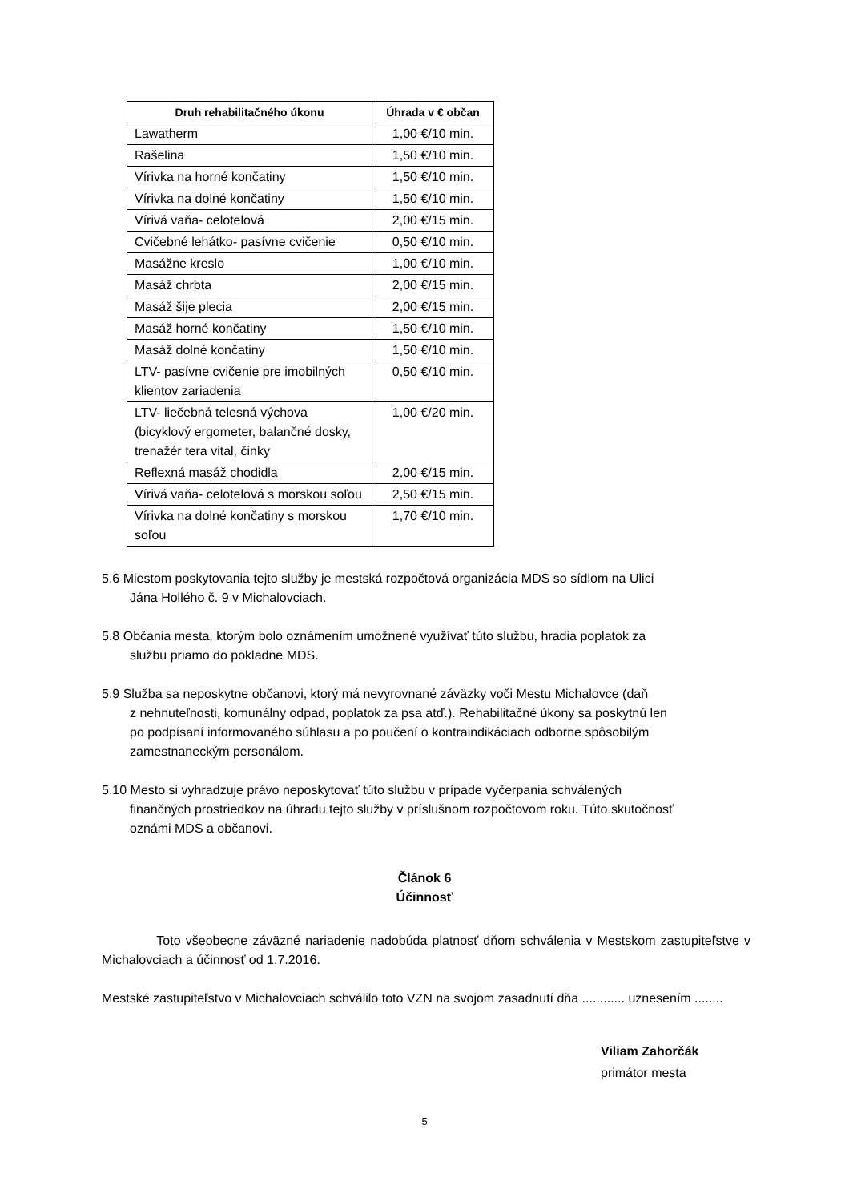| Druh rehabilitačného úkonu | Úhrada v € občan |
| --- | --- |
| Lawatherm | 1,00 €/10 min. |
| Rašelina | 1,50 €/10 min. |
| Vírivka na horné končatiny | 1,50 €/10 min. |
| Vírivka na dolné končatiny | 1,50 €/10 min. |
| Vírivá vaňa- celotelová | 2,00 €/15 min. |
| Cvičebné lehátko- pasívne cvičenie | 0,50 €/10 min. |
| Masážne kreslo | 1,00 €/10 min. |
| Masáž chrbta | 2,00 €/15 min. |
| Masáž šije plecia | 2,00 €/15 min. |
| Masáž horné končatiny | 1,50 €/10 min. |
| Masáž dolné končatiny | 1,50 €/10 min. |
| LTV- pasívne cvičenie pre imobilných klientov zariadenia | 0,50 €/10 min. |
| LTV- liečebná telesná výchova (bicyklový ergometer, balančné dosky, trenažér tera vital, činky | 1,00 €/20 min. |
| Reflexná masáž chodidla | 2,00 €/15 min. |
| Vírivá vaňa- celotelová s morskou soľou | 2,50 €/15 min. |
| Vírivka na dolné končatiny s morskou soľou | 1,70 €/10 min. |
5.6 Miestom poskytovania tejto služby je mestská rozpočtová organizácia MDS so sídlom na Ulici
Jána Hollého č. 9 v Michalovciach.
5.8 Občania mesta, ktorým bolo oznámením umožnené využívať túto službu, hradia poplatok za
službu priamo do pokladne MDS.
5.9 Služba sa neposkytne občanovi, ktorý má nevyrovnané záväzky voči Mestu Michalovce (daň
z nehnuteľnosti, komunálny odpad, poplatok za psa atď.). Rehabilitačné úkony sa poskytnú len
po podpísaní informovaného súhlasu a po poučení o kontraindikáciach odborne spôsobilým
zamestnaneckým personálom.
5.10 Mesto si vyhradzuje právo neposkytovať túto službu v prípade vyčerpania schválených
finančných prostriedkov na úhradu tejto služby v príslušnom rozpočtovom roku. Túto skutočnosť
oznámi MDS a občanovi.
Článok 6
Účinnosť
Toto všeobecne záväzné nariadenie nadobúda platnosť dňom schválenia v Mestskom zastupiteľstve v Michalovciach a účinnosť od 1.7.2016.
Mestské zastupiteľstvo v Michalovciach schválilo toto VZN na svojom zasadnutí dňa ............ uznesením ........
Viliam Zahorčák
primátor mesta
5